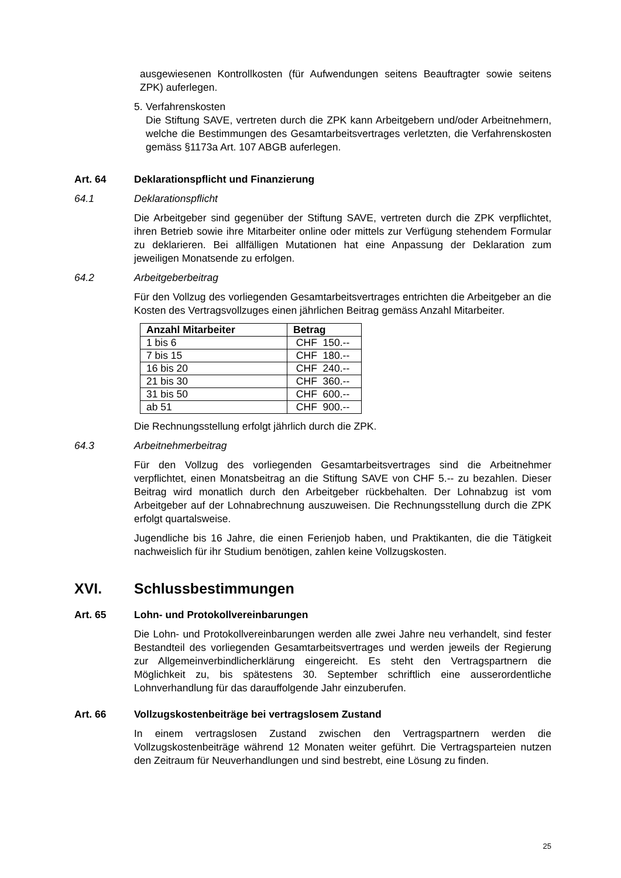ausgewiesenen Kontrollkosten (für Aufwendungen seitens Beauftragter sowie seitens ZPK) auferlegen.
5.
Verfahrenskosten
Die Stiftung SAVE, vertreten durch die ZPK kann Arbeitgebern und/oder Arbeitnehmern, welche die Bestimmungen des Gesamtarbeitsvertrages verletzten, die Verfahrenskosten gemäss §1173a Art. 107 ABGB auferlegen.
Art. 64 Deklarationspflicht und Finanzierung
64.1 Deklarationspflicht
Die Arbeitgeber sind gegenüber der Stiftung SAVE, vertreten durch die ZPK verpflichtet, ihren Betrieb sowie ihre Mitarbeiter online oder mittels zur Verfügung stehendem Formular zu deklarieren. Bei allfälligen Mutationen hat eine Anpassung der Deklaration zum jeweiligen Monatsende zu erfolgen.
64.2 Arbeitgeberbeitrag
Für den Vollzug des vorliegenden Gesamtarbeitsvertrages entrichten die Arbeitgeber an die Kosten des Vertragsvollzuges einen jährlichen Beitrag gemäss Anzahl Mitarbeiter.
| Anzahl Mitarbeiter | Betrag |
| --- | --- |
| 1 bis 6 | CHF 150.-- |
| 7 bis 15 | CHF 180.-- |
| 16 bis 20 | CHF 240.-- |
| 21 bis 30 | CHF 360.-- |
| 31 bis 50 | CHF 600.-- |
| ab 51 | CHF 900.-- |
Die Rechnungsstellung erfolgt jährlich durch die ZPK.
64.3 Arbeitnehmerbeitrag
Für den Vollzug des vorliegenden Gesamtarbeitsvertrages sind die Arbeitnehmer verpflichtet, einen Monatsbeitrag an die Stiftung SAVE von CHF 5.-- zu bezahlen. Dieser Beitrag wird monatlich durch den Arbeitgeber rückbehalten. Der Lohnabzug ist vom Arbeitgeber auf der Lohnabrechnung auszuweisen. Die Rechnungsstellung durch die ZPK erfolgt quartalsweise.
Jugendliche bis 16 Jahre, die einen Ferienjob haben, und Praktikanten, die die Tätigkeit nachweislich für ihr Studium benötigen, zahlen keine Vollzugskosten.
XVI. Schlussbestimmungen
Art. 65 Lohn- und Protokollvereinbarungen
Die Lohn- und Protokollvereinbarungen werden alle zwei Jahre neu verhandelt, sind fester Bestandteil des vorliegenden Gesamtarbeitsvertrages und werden jeweils der Regierung zur Allgemeinverbindlicherklärung eingereicht. Es steht den Vertragspartnern die Möglichkeit zu, bis spätestens 30. September schriftlich eine ausserordentliche Lohnverhandlung für das darauffolgende Jahr einzuberufen.
Art. 66 Vollzugskostenbeiträge bei vertragslosem Zustand
In einem vertragslosen Zustand zwischen den Vertragspartnern werden die Vollzugskostenbeiträge während 12 Monaten weiter geführt. Die Vertragsparteien nutzen den Zeitraum für Neuverhandlungen und sind bestrebt, eine Lösung zu finden.
25